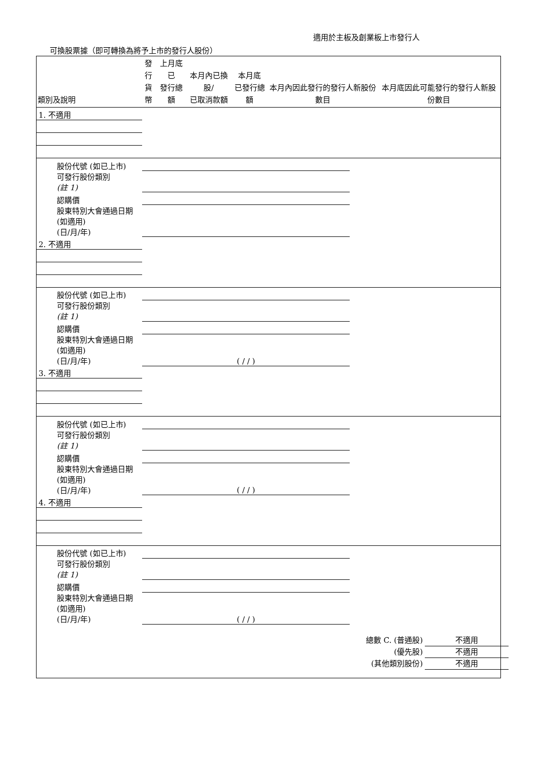適用於主板及創業板上市發行人
可換股票據（即可轉換為將予上市的發行人股份）
| 類別及說明 | 發行 貨幣 | 上月底已 發行總額 | 本月內已換股/ 已取消款額 | 本月底 已發行總額 | 本月內因此發行的發行人新股份數目 | 本月底因此可能發行的發行人新股份數目 |
| --- | --- | --- | --- | --- | --- | --- |
| 1. 不適用 | | | | | | |
| 股份代號 (如已上市) | | | | | | |
| 可發行股份類別 (註 1) | | | | | | |
| 認購價 | | | | | | |
| 股東特別大會通過日期 (如適用) (日/月/年) | | | | | | |
| 2. 不適用 | | | | | | |
| 股份代號 (如已上市) | | | | | | |
| 可發行股份類別 (註 1) | | | | | | |
| 認購價 | | | | | | |
| 股東特別大會通過日期 (如適用) (日/月/年) | ( / / ) | | | | | |
| 3. 不適用 | | | | | | |
| 股份代號 (如已上市) | | | | | | |
| 可發行股份類別 (註 1) | | | | | | |
| 認購價 | | | | | | |
| 股東特別大會通過日期 (如適用) (日/月/年) | ( / / ) | | | | | |
| 4. 不適用 | | | | | | |
| 股份代號 (如已上市) | | | | | | |
| 可發行股份類別 (註 1) | | | | | | |
| 認購價 | | | | | | |
| 股東特別大會通過日期 (如適用) (日/月/年) | ( / / ) | | | | | |
總數 C. (普通股) 不適用
(優先股) 不適用
(其他類別股份) 不適用